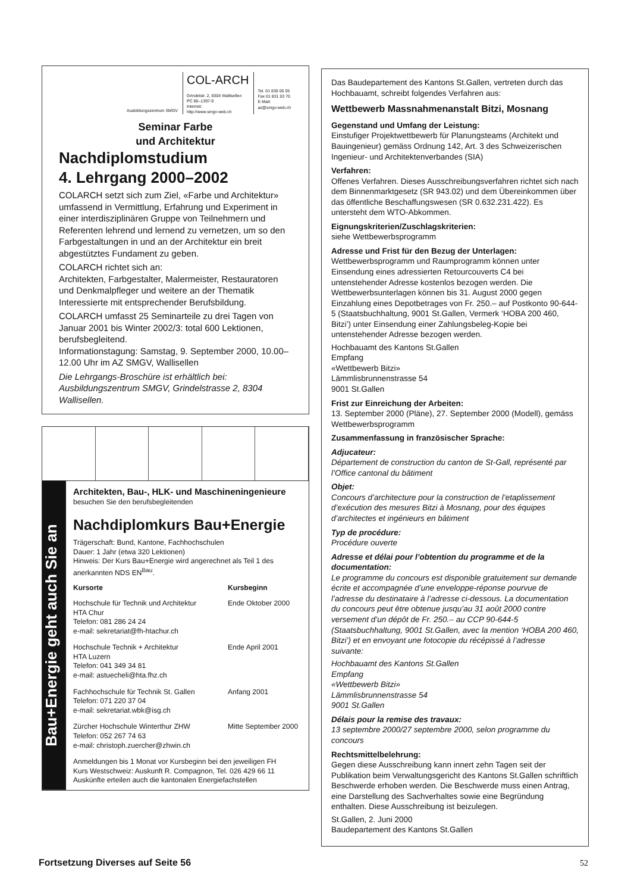Ausbildungszentrum SMGV
COL-ARCH
Grindelstr. 2, 8304 Wallisellen
PC 80–1397-9
Internet:
http://www.smgv-web.ch
Tel. 01 830 00 55
Fax 01 831 03 70
E-Mail:
az@smgv-web.ch
Seminar Farbe
und Architektur
Nachdiplomstudium
4. Lehrgang 2000–2002
COLARCH setzt sich zum Ziel, «Farbe und Architektur» umfassend in Vermittlung, Erfahrung und Experiment in einer interdisziplinären Gruppe von Teilnehmern und Referenten lehrend und lernend zu vernetzen, um so den Farbgestaltungen in und an der Architektur ein breit abgestütztes Fundament zu geben.
COLARCH richtet sich an:
Architekten, Farbgestalter, Malermeister, Restauratoren und Denkmalpfleger und weitere an der Thematik Interessierte mit entsprechender Berufsbildung.
COLARCH umfasst 25 Seminarteile zu drei Tagen von Januar 2001 bis Winter 2002/3: total 600 Lektionen, berufsbegleitend.
Informationstagung: Samstag, 9. September 2000, 10.00–12.00 Uhr im AZ SMGV, Wallisellen
Die Lehrgangs-Broschüre ist erhältlich bei: Ausbildungszentrum SMGV, Grindelstrasse 2, 8304 Wallisellen.
Bau+Energie geht auch Sie an
Architekten, Bau-, HLK- und Maschineningenieure
besuchen Sie den berufsbegleitenden
Nachdiplomkurs Bau+Energie
Trägerschaft: Bund, Kantone, Fachhochschulen
Dauer: 1 Jahr (etwa 320 Lektionen)
Hinweis: Der Kurs Bau+Energie wird angerechnet als Teil 1 des anerkannten NDS EN<sup>Bau</sup>.
Kursorte Kursbeginn
Hochschule für Technik und Architektur
HTA Chur
Telefon: 081 286 24 24
e-mail: sekretariat@fh-htachur.ch Ende Oktober 2000
Hochschule Technik + Architektur
HTA Luzern
Telefon: 041 349 34 81
e-mail: astuecheli@hta.fhz.ch Ende April 2001
Fachhochschule für Technik St. Gallen
Telefon: 071 220 37 04
e-mail: sekretariat.wbk@isg.ch Anfang 2001
Zürcher Hochschule Winterthur ZHW
Telefon: 052 267 74 63
e-mail: christoph.zuercher@zhwin.ch Mitte September 2000
Anmeldungen bis 1 Monat vor Kursbeginn bei den jeweiligen FH
Kurs Westschweiz: Auskunft R. Compagnon, Tel. 026 429 66 11
Auskünfte erteilen auch die kantonalen Energiefachstellen
Das Baudepartement des Kantons St.Gallen, vertreten durch das Hochbauamt, schreibt folgendes Verfahren aus:
Wettbewerb Massnahmenanstalt Bitzi, Mosnang
Gegenstand und Umfang der Leistung:
Einstufiger Projektwettbewerb für Planungsteams (Architekt und Bauingenieur) gemäss Ordnung 142, Art. 3 des Schweizerischen Ingenieur- und Architektenverbandes (SIA)
Verfahren:
Offenes Verfahren. Dieses Ausschreibungsverfahren richtet sich nach dem Binnenmarktgesetz (SR 943.02) und dem Übereinkommen über das öffentliche Beschaffungswesen (SR 0.632.231.422). Es untersteht dem WTO-Abkommen.
Eignungskriterien/Zuschlagskriterien:
siehe Wettbewerbsprogramm
Adresse und Frist für den Bezug der Unterlagen:
Wettbewerbsprogramm und Raumprogramm können unter Einsendung eines adressierten Retourcouverts C4 bei untenstehender Adresse kostenlos bezogen werden. Die Wettbewerbsunterlagen können bis 31. August 2000 gegen Einzahlung eines Depotbetrages von Fr. 250.– auf Postkonto 90-644-5 (Staatsbuchhaltung, 9001 St.Gallen, Vermerk ‘HOBA 200 460, Bitzi’) unter Einsendung einer Zahlungsbeleg-Kopie bei untenstehender Adresse bezogen werden.
Hochbauamt des Kantons St.Gallen
Empfang
«Wettbewerb Bitzi»
Lämmlisbrunnenstrasse 54
9001 St.Gallen
Frist zur Einreichung der Arbeiten:
13. September 2000 (Pläne), 27. September 2000 (Modell), gemäss Wettbewerbsprogramm
Zusammenfassung in französischer Sprache:
Adjucateur:
Département de construction du canton de St-Gall, représenté par l’Office cantonal du bâtiment
Objet:
Concours d’architecture pour la construction de l’etaplissement d’exécution des mesures Bitzi à Mosnang, pour des équipes d’architectes et ingénieurs en bâtiment
Typ de procédure:
Procédure ouverte
Adresse et délai pour l’obtention du programme et de la documentation:
Le programme du concours est disponible gratuitement sur demande écrite et accompagnée d’une enveloppe-réponse pourvue de l’adresse du destinataire à l’adresse ci-dessous. La documentation du concours peut être obtenue jusqu’au 31 août 2000 contre versement d’un dépôt de Fr. 250.– au CCP 90-644-5 (Staatsbuchhaltung, 9001 St.Gallen, avec la mention ‘HOBA 200 460, Bitzi’) et en envoyant une fotocopie du récépissé à l’adresse suivante:
Hochbauamt des Kantons St.Gallen
Empfang
«Wettbewerb Bitzi»
Lämmlisbrunnenstrasse 54
9001 St.Gallen
Délais pour la remise des travaux:
13 septembre 2000/27 septembre 2000, selon programme du concours
Rechtsmittelbelehrung:
Gegen diese Ausschreibung kann innert zehn Tagen seit der Publikation beim Verwaltungsgericht des Kantons St.Gallen schriftlich Beschwerde erhoben werden. Die Beschwerde muss einen Antrag, eine Darstellung des Sachverhaltes sowie eine Begründung enthalten. Diese Ausschreibung ist beizulegen.
St.Gallen, 2. Juni 2000
Baudepartement des Kantons St.Gallen
Fortsetzung Diverses auf Seite 56
52